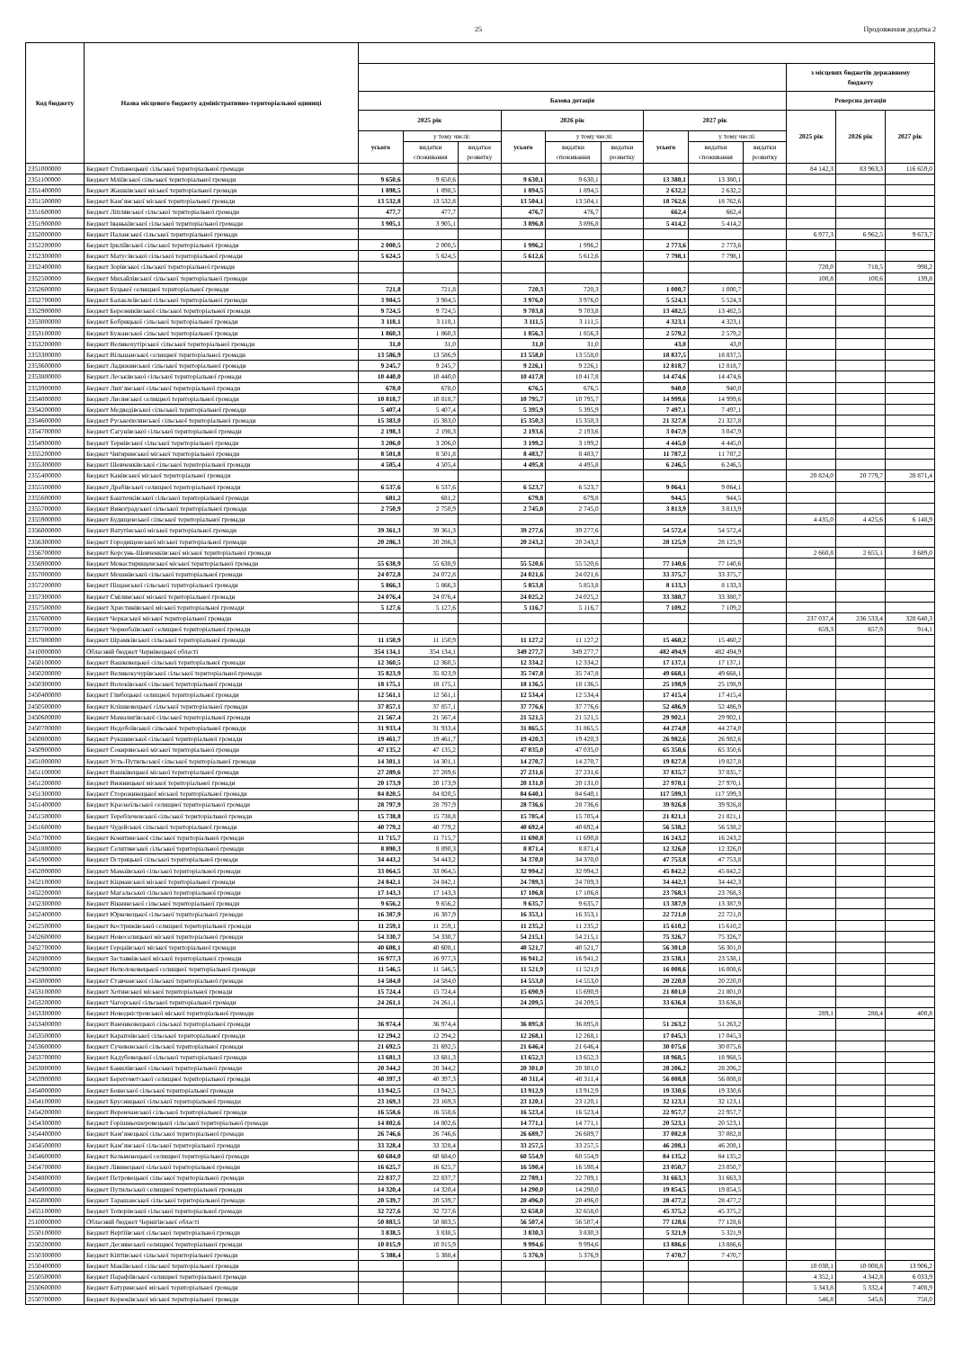25 Продовження додатка 2
| Код бюджету | Назва місцевого бюджету адміністративно-територіальної одиниці | | | | | | | | | | | | |
| --- | --- | --- | --- | --- | --- | --- | --- | --- | --- | --- | --- | --- | --- |
| | | | | | | | | | | | з місцевих бюджетів державному бюджету | | |
| | | Базова дотація | | | | | | | | | Реверсна дотація | | |
| | | 2025 рік | | | 2026 рік | | | 2027 рік | | | 2025 рік | 2026 рік | 2027 рік |
| | | усього | у тому числі: | | усього | у тому числі: | | усього | у тому числі: | | | | |
| | | | видатки споживання | видатки розвитку | | видатки споживання | видатки розвитку | | видатки споживання | видатки розвитку | | | |
| 2351000000 | Бюджет Степанецької сільської територіальної громади | | | | | | | | | | 84 142,3 | 83 963,3 | 116 659,0 |
| 2351100000 | Бюджет Мліївської сільської територіальної громади | 9 650,6 | 9 650,6 | | 9 630,1 | 9 630,1 | | 13 380,1 | 13 380,1 | | | | |
| 2351400000 | Бюджет Жашківської міської територіальної громади | 1 898,5 | 1 898,5 | | 1 894,5 | 1 894,5 | | 2 632,2 | 2 632,2 | | | | |
| 2351500000 | Бюджет Кам’янської міської територіальної громади | 13 532,8 | 13 532,8 | | 13 504,1 | 13 504,1 | | 18 762,6 | 18 762,6 | | | | |
| 2351600000 | Бюджет Ліплявської сільської територіальної громади | 477,7 | 477,7 | | 476,7 | 476,7 | | 662,4 | 662,4 | | | | |
| 2351900000 | Бюджет Іваньківської сільської територіальної громади | 3 905,1 | 3 905,1 | | 3 896,8 | 3 896,8 | | 5 414,2 | 5 414,2 | | | | |
| 2352000000 | Бюджет Паланської сільської територіальної громади | | | | | | | | | | 6 977,3 | 6 962,5 | 9 673,7 |
| 2352200000 | Бюджет Іркліївської сільської територіальної громади | 2 000,5 | 2 000,5 | | 1 996,2 | 1 996,2 | | 2 773,6 | 2 773,6 | | | | |
| 2352300000 | Бюджет Матусівської сільської територіальної громади | 5 624,5 | 5 624,5 | | 5 612,6 | 5 612,6 | | 7 798,1 | 7 798,1 | | | | |
| 2352400000 | Бюджет Зорівської сільської територіальної громади | | | | | | | | | | 720,0 | 718,5 | 998,2 |
| 2352500000 | Бюджет Михайлівської сільської територіальної громади | | | | | | | | | | 100,8 | 100,6 | 139,8 |
| 2352600000 | Бюджет Буцької селищної територіальної громади | 721,8 | 721,8 | | 720,3 | 720,3 | | 1 000,7 | 1 000,7 | | | | |
| 2352700000 | Бюджет Балаклеївської сільської територіальної громади | 3 984,5 | 3 984,5 | | 3 976,0 | 3 976,0 | | 5 524,3 | 5 524,3 | | | | |
| 2352900000 | Бюджет Березняківської сільської територіальної громади | 9 724,5 | 9 724,5 | | 9 703,8 | 9 703,8 | | 13 482,5 | 13 482,5 | | | | |
| 2353000000 | Бюджет Бобрицької сільської територіальної громади | 3 118,1 | 3 118,1 | | 3 111,5 | 3 111,5 | | 4 323,1 | 4 323,1 | | | | |
| 2353100000 | Бюджет Бужанської сільської територіальної громади | 1 860,3 | 1 860,3 | | 1 856,3 | 1 856,3 | | 2 579,2 | 2 579,2 | | | | |
| 2353200000 | Бюджет Великохутірської сільської територіальної громади | 31,0 | 31,0 | | 31,0 | 31,0 | | 43,0 | 43,0 | | | | |
| 2353300000 | Бюджет Вільшанської селищної територіальної громади | 13 586,9 | 13 586,9 | | 13 558,0 | 13 558,0 | | 18 837,5 | 18 837,5 | | | | |
| 2353600000 | Бюджет Ладижинської сільської територіальної громади | 9 245,7 | 9 245,7 | | 9 226,1 | 9 226,1 | | 12 818,7 | 12 818,7 | | | | |
| 2353800000 | Бюджет Леськівської сільської територіальної громади | 10 440,0 | 10 440,0 | | 10 417,8 | 10 417,8 | | 14 474,6 | 14 474,6 | | | | |
| 2353900000 | Бюджет Лип’янської сільської територіальної громади | 678,0 | 678,0 | | 676,5 | 676,5 | | 940,0 | 940,0 | | | | |
| 2354000000 | Бюджет Лисянської селищної територіальної громади | 10 818,7 | 10 818,7 | | 10 795,7 | 10 795,7 | | 14 999,6 | 14 999,6 | | | | |
| 2354200000 | Бюджет Медведівської сільської територіальної громади | 5 407,4 | 5 407,4 | | 5 395,9 | 5 395,9 | | 7 497,1 | 7 497,1 | | | | |
| 2354600000 | Бюджет Руськополянської сільської територіальної громади | 15 383,0 | 15 383,0 | | 15 350,3 | 15 350,3 | | 21 327,8 | 21 327,8 | | | | |
| 2354700000 | Бюджет Сагунівської сільської територіальної громади | 2 198,3 | 2 198,3 | | 2 193,6 | 2 193,6 | | 3 047,9 | 3 047,9 | | | | |
| 2354900000 | Бюджет Тернівської сільської територіальної громади | 3 206,0 | 3 206,0 | | 3 199,2 | 3 199,2 | | 4 445,0 | 4 445,0 | | | | |
| 2355200000 | Бюджет Чигиринської міської територіальної громади | 8 501,8 | 8 501,8 | | 8 483,7 | 8 483,7 | | 11 787,2 | 11 787,2 | | | | |
| 2355300000 | Бюджет Шевченківської сільської територіальної громади | 4 505,4 | 4 505,4 | | 4 495,8 | 4 495,8 | | 6 246,5 | 6 246,5 | | | | |
| 2355400000 | Бюджет Канівської міської територіальної громади | | | | | | | | | | 20 824,0 | 20 779,7 | 28 871,4 |
| 2355500000 | Бюджет Драбівської селищної територіальної громади | 6 537,6 | 6 537,6 | | 6 523,7 | 6 523,7 | | 9 064,1 | 9 064,1 | | | | |
| 2355600000 | Бюджет Баштечківської сільської територіальної громади | 681,2 | 681,2 | | 679,8 | 679,8 | | 944,5 | 944,5 | | | | |
| 2355700000 | Бюджет Виноградської сільської територіальної громади | 2 750,9 | 2 750,9 | | 2 745,0 | 2 745,0 | | 3 813,9 | 3 813,9 | | | | |
| 2355900000 | Бюджет Будищенської сільської територіальної громади | | | | | | | | | | 4 435,0 | 4 425,6 | 6 148,9 |
| 2356000000 | Бюджет Ватутінської міської територіальної громади | 39 361,3 | 39 361,3 | | 39 277,6 | 39 277,6 | | 54 572,4 | 54 572,4 | | | | |
| 2356300000 | Бюджет Городищенської міської територіальної громади | 20 286,3 | 20 286,3 | | 20 243,2 | 20 243,2 | | 28 125,9 | 28 125,9 | | | | |
| 2356700000 | Бюджет Корсунь-Шевченківської міської територіальної громади | | | | | | | | | | 2 660,8 | 2 655,1 | 3 689,0 |
| 2356900000 | Бюджет Монастирищенської міської територіальної громади | 55 638,9 | 55 638,9 | | 55 520,6 | 55 520,6 | | 77 140,6 | 77 140,6 | | | | |
| 2357000000 | Бюджет Мошнівської сільської територіальної громади | 24 072,8 | 24 072,8 | | 24 021,6 | 24 021,6 | | 33 375,7 | 33 375,7 | | | | |
| 2357200000 | Бюджет Піщанської сільської територіальної громади | 5 866,3 | 5 866,3 | | 5 853,8 | 5 853,8 | | 8 133,3 | 8 133,3 | | | | |
| 2357300000 | Бюджет Смілянської міської територіальної громади | 24 076,4 | 24 076,4 | | 24 025,2 | 24 025,2 | | 33 380,7 | 33 380,7 | | | | |
| 2357500000 | Бюджет Христинівської міської територіальної громади | 5 127,6 | 5 127,6 | | 5 116,7 | 5 116,7 | | 7 109,2 | 7 109,2 | | | | |
| 2357600000 | Бюджет Черкаської міської територіальної громади | | | | | | | | | | 237 037,4 | 236 533,4 | 328 640,3 |
| 2357700000 | Бюджет Чорнобаївської селищної територіальної громади | | | | | | | | | | 659,3 | 657,9 | 914,1 |
| 2357800000 | Бюджет Шрамківської сільської територіальної громади | 11 150,9 | 11 150,9 | | 11 127,2 | 11 127,2 | | 15 460,2 | 15 460,2 | | | | |
| 2410000000 | Обласний бюджет Чернівецької області | 354 134,1 | 354 134,1 | | 349 277,7 | 349 277,7 | | 482 494,9 | 482 494,9 | | | | |
| 2450100000 | Бюджет Вашковецької сільської територіальної громади | 12 360,5 | 12 360,5 | | 12 334,2 | 12 334,2 | | 17 137,1 | 17 137,1 | | | | |
| 2450200000 | Бюджет Великокучурівської сільської територіальної громади | 35 823,9 | 35 823,9 | | 35 747,8 | 35 747,8 | | 49 668,1 | 49 668,1 | | | | |
| 2450300000 | Бюджет Волоківської сільської територіальної громади | 18 175,1 | 18 175,1 | | 18 136,5 | 18 136,5 | | 25 198,9 | 25 198,9 | | | | |
| 2450400000 | Бюджет Глибоцької селищної територіальної громади | 12 561,1 | 12 561,1 | | 12 534,4 | 12 534,4 | | 17 415,4 | 17 415,4 | | | | |
| 2450500000 | Бюджет Клішковецької сільської територіальної громади | 37 857,1 | 37 857,1 | | 37 776,6 | 37 776,6 | | 52 486,9 | 52 486,9 | | | | |
| 2450600000 | Бюджет Мамалигівської сільської територіальної громади | 21 567,4 | 21 567,4 | | 21 521,5 | 21 521,5 | | 29 902,1 | 29 902,1 | | | | |
| 2450700000 | Бюджет Недобоївської сільської територіальної громади | 31 933,4 | 31 933,4 | | 31 865,5 | 31 865,5 | | 44 274,0 | 44 274,0 | | | | |
| 2450800000 | Бюджет Рукшинської сільської територіальної громади | 19 461,7 | 19 461,7 | | 19 420,3 | 19 420,3 | | 26 982,6 | 26 982,6 | | | | |
| 2450900000 | Бюджет Сокирянської міської територіальної громади | 47 135,2 | 47 135,2 | | 47 035,0 | 47 035,0 | | 65 350,6 | 65 350,6 | | | | |
| 2451000000 | Бюджет Усть-Путильської сільської територіальної громади | 14 301,1 | 14 301,1 | | 14 270,7 | 14 270,7 | | 19 827,8 | 19 827,8 | | | | |
| 2451100000 | Бюджет Вашківецької міської територіальної громади | 27 289,6 | 27 289,6 | | 27 231,6 | 27 231,6 | | 37 835,7 | 37 835,7 | | | | |
| 2451200000 | Бюджет Вижницької міської територіальної громади | 20 173,9 | 20 173,9 | | 20 131,0 | 20 131,0 | | 27 970,1 | 27 970,1 | | | | |
| 2451300000 | Бюджет Сторожинецької міської територіальної громади | 84 820,5 | 84 820,5 | | 84 640,1 | 84 640,1 | | 117 599,3 | 117 599,3 | | | | |
| 2451400000 | Бюджет Красноїльської селищної територіальної громади | 28 797,9 | 28 797,9 | | 28 736,6 | 28 736,6 | | 39 926,8 | 39 926,8 | | | | |
| 2451500000 | Бюджет Тереблеченської сільської територіальної громади | 15 738,8 | 15 738,8 | | 15 705,4 | 15 705,4 | | 21 821,1 | 21 821,1 | | | | |
| 2451600000 | Бюджет Чудейської сільської територіальної громади | 40 779,2 | 40 779,2 | | 40 692,4 | 40 692,4 | | 56 538,2 | 56 538,2 | | | | |
| 2451700000 | Бюджет Конятинської сільської територіальної громади | 11 715,7 | 11 715,7 | | 11 690,8 | 11 690,8 | | 16 243,2 | 16 243,2 | | | | |
| 2451800000 | Бюджет Селятинської сільської територіальної громади | 8 890,3 | 8 890,3 | | 8 871,4 | 8 871,4 | | 12 326,0 | 12 326,0 | | | | |
| 2451900000 | Бюджет Острицької сільської територіальної громади | 34 443,2 | 34 443,2 | | 34 370,0 | 34 370,0 | | 47 753,8 | 47 753,8 | | | | |
| 2452000000 | Бюджет Мамаївської сільської територіальної громади | 33 064,5 | 33 064,5 | | 32 994,2 | 32 994,2 | | 45 842,2 | 45 842,2 | | | | |
| 2452100000 | Бюджет Кіцманської міської територіальної громади | 24 842,1 | 24 842,1 | | 24 789,3 | 24 789,3 | | 34 442,3 | 34 442,3 | | | | |
| 2452200000 | Бюджет Магальської сільської територіальної громади | 17 143,3 | 17 143,3 | | 17 106,8 | 17 106,8 | | 23 768,3 | 23 768,3 | | | | |
| 2452300000 | Бюджет Вікнянської сільської територіальної громади | 9 656,2 | 9 656,2 | | 9 635,7 | 9 635,7 | | 13 387,9 | 13 387,9 | | | | |
| 2452400000 | Бюджет Юрковецької сільської територіальної громади | 16 387,9 | 16 387,9 | | 16 353,1 | 16 353,1 | | 22 721,0 | 22 721,0 | | | | |
| 2452500000 | Бюджет Кострижівської селищної територіальної громади | 11 259,1 | 11 259,1 | | 11 235,2 | 11 235,2 | | 15 610,2 | 15 610,2 | | | | |
| 2452600000 | Бюджет Новоселицької міської територіальної громади | 54 330,7 | 54 330,7 | | 54 215,1 | 54 215,1 | | 75 326,7 | 75 326,7 | | | | |
| 2452700000 | Бюджет Герцаївської міської територіальної громади | 40 608,1 | 40 608,1 | | 40 521,7 | 40 521,7 | | 56 301,0 | 56 301,0 | | | | |
| 2452800000 | Бюджет Заставнівської міської територіальної громади | 16 977,3 | 16 977,3 | | 16 941,2 | 16 941,2 | | 23 538,1 | 23 538,1 | | | | |
| 2452900000 | Бюджет Неполоковецької селищної територіальної громади | 11 546,5 | 11 546,5 | | 11 521,9 | 11 521,9 | | 16 008,6 | 16 008,6 | | | | |
| 2453000000 | Бюджет Ставчанської сільської територіальної громади | 14 584,0 | 14 584,0 | | 14 553,0 | 14 553,0 | | 20 220,0 | 20 220,0 | | | | |
| 2453100000 | Бюджет Хотинської міської територіальної громади | 15 724,4 | 15 724,4 | | 15 690,9 | 15 690,9 | | 21 801,0 | 21 801,0 | | | | |
| 2453200000 | Бюджет Чагорської сільської територіальної громади | 24 261,1 | 24 261,1 | | 24 209,5 | 24 209,5 | | 33 636,8 | 33 636,8 | | | | |
| 2453300000 | Бюджет Новодністровської міської територіальної громади | | | | | | | | | | 289,1 | 288,4 | 400,8 |
| 2453400000 | Бюджет Ванчиковецької сільської територіальної громади | 36 974,4 | 36 974,4 | | 36 895,8 | 36 895,8 | | 51 263,2 | 51 263,2 | | | | |
| 2453500000 | Бюджет Карапчівської сільської територіальної громади | 12 294,2 | 12 294,2 | | 12 268,1 | 12 268,1 | | 17 045,3 | 17 045,3 | | | | |
| 2453600000 | Бюджет Сучевенської сільської територіальної громади | 21 692,5 | 21 692,5 | | 21 646,4 | 21 646,4 | | 30 075,6 | 30 075,6 | | | | |
| 2453700000 | Бюджет Кадубовецької сільської територіальної громади | 13 681,3 | 13 681,3 | | 13 652,3 | 13 652,3 | | 18 968,5 | 18 968,5 | | | | |
| 2453800000 | Бюджет Банилівської сільської територіальної громади | 20 344,2 | 20 344,2 | | 20 301,0 | 20 301,0 | | 28 206,2 | 28 206,2 | | | | |
| 2453900000 | Бюджет Берегометської селищної територіальної громади | 40 397,3 | 40 397,3 | | 40 311,4 | 40 311,4 | | 56 008,8 | 56 008,8 | | | | |
| 2454000000 | Бюджет Боянської сільської територіальної громади | 13 942,5 | 13 942,5 | | 13 912,9 | 13 912,9 | | 19 330,6 | 19 330,6 | | | | |
| 2454100000 | Бюджет Брусницької сільської територіальної громади | 23 169,3 | 23 169,3 | | 23 120,1 | 23 120,1 | | 32 123,1 | 32 123,1 | | | | |
| 2454200000 | Бюджет Веренчанської сільської територіальної громади | 16 558,6 | 16 558,6 | | 16 523,4 | 16 523,4 | | 22 957,7 | 22 957,7 | | | | |
| 2454300000 | Бюджет Горішньошеровецької сільської територіальної громади | 14 802,6 | 14 802,6 | | 14 771,1 | 14 771,1 | | 20 523,1 | 20 523,1 | | | | |
| 2454400000 | Бюджет Кам’янецької сільської територіальної громади | 26 746,6 | 26 746,6 | | 26 689,7 | 26 689,7 | | 37 082,8 | 37 082,8 | | | | |
| 2454500000 | Бюджет Кам’янської сільської територіальної громади | 33 328,4 | 33 328,4 | | 33 257,5 | 33 257,5 | | 46 208,1 | 46 208,1 | | | | |
| 2454600000 | Бюджет Кельменецької селищної територіальної громади | 60 684,0 | 60 684,0 | | 60 554,9 | 60 554,9 | | 84 135,2 | 84 135,2 | | | | |
| 2454700000 | Бюджет Лівинецької сільської територіальної громади | 16 625,7 | 16 625,7 | | 16 590,4 | 16 590,4 | | 23 050,7 | 23 050,7 | | | | |
| 2454800000 | Бюджет Петровецької сільської територіальної громади | 22 837,7 | 22 837,7 | | 22 789,1 | 22 789,1 | | 31 663,3 | 31 663,3 | | | | |
| 2454900000 | Бюджет Путильської селищної територіальної громади | 14 320,4 | 14 320,4 | | 14 290,0 | 14 290,0 | | 19 854,5 | 19 854,5 | | | | |
| 2455000000 | Бюджет Тарашанської сільської територіальної громади | 20 539,7 | 20 539,7 | | 20 496,0 | 20 496,0 | | 28 477,2 | 28 477,2 | | | | |
| 2455100000 | Бюджет Топорівської сільської територіальної громади | 32 727,6 | 32 727,6 | | 32 658,0 | 32 658,0 | | 45 375,2 | 45 375,2 | | | | |
| 2510000000 | Обласний бюджет Чернігівської області | 50 883,5 | 50 883,5 | | 56 507,4 | 56 507,4 | | 77 128,6 | 77 128,6 | | | | |
| 2550100000 | Бюджет Вертіївської сільської територіальної громади | 3 838,5 | 3 838,5 | | 3 830,3 | 3 830,3 | | 5 321,9 | 5 321,9 | | | | |
| 2550200000 | Бюджет Деснянської селищної територіальної громади | 10 015,9 | 10 015,9 | | 9 994,6 | 9 994,6 | | 13 886,6 | 13 886,6 | | | | |
| 2550300000 | Бюджет Кіптівської сільської територіальної громади | 5 388,4 | 5 388,4 | | 5 376,9 | 5 376,9 | | 7 470,7 | 7 470,7 | | | | |
| 2550400000 | Бюджет Макіївської сільської територіальної громади | | | | | | | | | | 10 030,1 | 10 008,8 | 13 906,2 |
| 2550500000 | Бюджет Парафіївської селищної територіальної громади | | | | | | | | | | 4 352,1 | 4 342,8 | 6 033,9 |
| 2550600000 | Бюджет Батуринської міської територіальної громади | | | | | | | | | | 5 343,8 | 5 332,4 | 7 408,9 |
| 2550700000 | Бюджет Корюківської міської територіальної громади | | | | | | | | | | 546,8 | 545,6 | 758,0 |